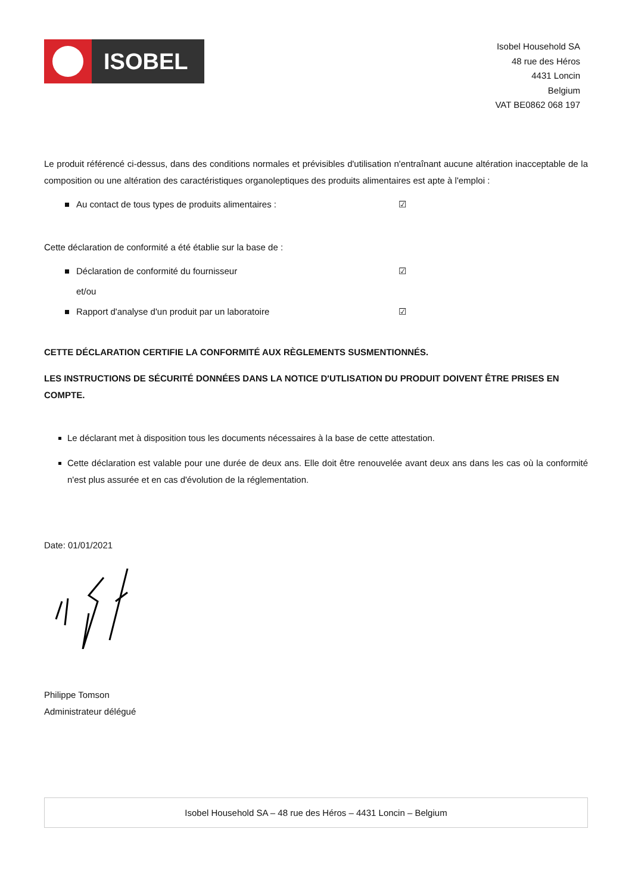ISOBEL
Isobel Household SA
48 rue des Héros
4431 Loncin
Belgium
VAT BE0862 068 197
Le produit référencé ci-dessus, dans des conditions normales et prévisibles d'utilisation n'entraînant aucune altération inacceptable de la composition ou une altération des caractéristiques organoleptiques des produits alimentaires est apte à l'emploi :
Au contact de tous types de produits alimentaires : ☑
Cette déclaration de conformité a été établie sur la base de :
Déclaration de conformité du fournisseur ☑
et/ou
Rapport d'analyse d'un produit par un laboratoire ☑
CETTE DÉCLARATION CERTIFIE LA CONFORMITÉ AUX RÈGLEMENTS SUSMENTIONNÉS.
LES INSTRUCTIONS DE SÉCURITÉ DONNÉES DANS LA NOTICE D'UTLISATION DU PRODUIT DOIVENT ÊTRE PRISES EN COMPTE.
Le déclarant met à disposition tous les documents nécessaires à la base de cette attestation.
Cette déclaration est valable pour une durée de deux ans. Elle doit être renouvelée avant deux ans dans les cas où la conformité n'est plus assurée et en cas d'évolution de la réglementation.
Date: 01/01/2021
Philippe Tomson
Administrateur délégué
Isobel Household SA – 48 rue des Héros – 4431 Loncin – Belgium